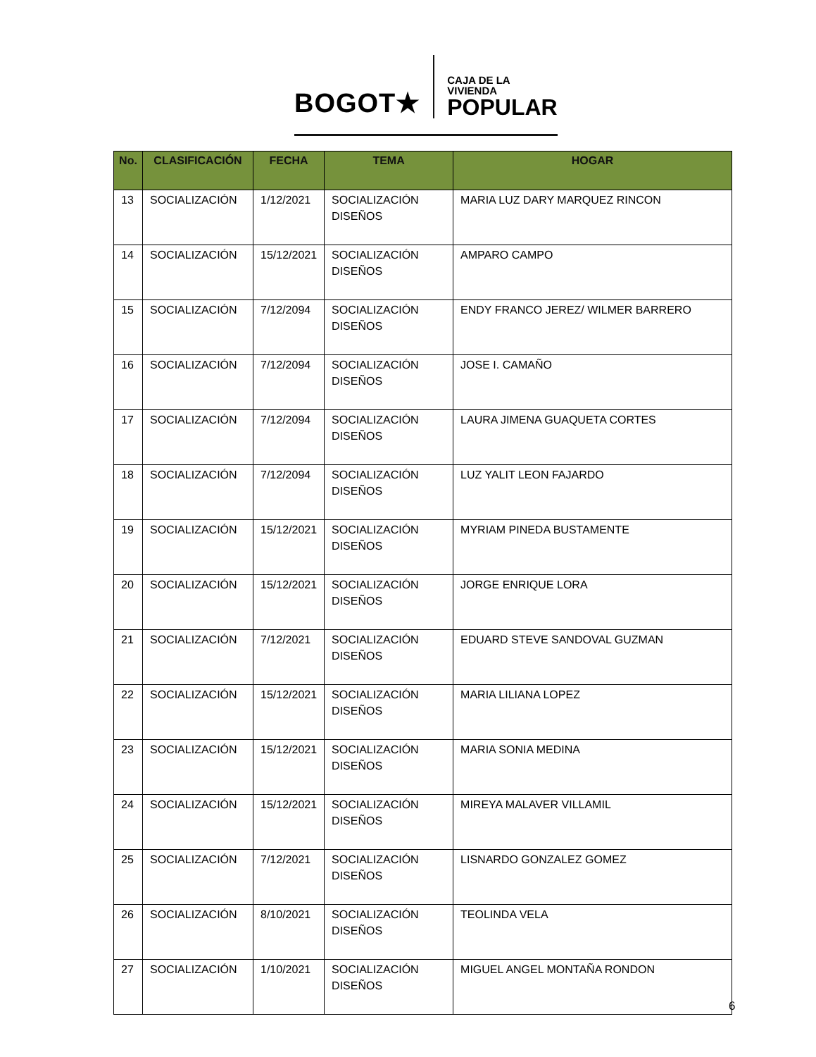BOGOT★ CAJA DE LA VIVIENDA
POPULAR
| No. | CLASIFICACIÓN | FECHA | TEMA | HOGAR |
| --- | --- | --- | --- | --- |
| 13 | SOCIALIZACIÓN | 1/12/2021 | SOCIALIZACIÓN DISEÑOS | MARIA LUZ DARY MARQUEZ RINCON |
| 14 | SOCIALIZACIÓN | 15/12/2021 | SOCIALIZACIÓN DISEÑOS | AMPARO CAMPO |
| 15 | SOCIALIZACIÓN | 7/12/2094 | SOCIALIZACIÓN DISEÑOS | ENDY FRANCO JEREZ/ WILMER BARRERO |
| 16 | SOCIALIZACIÓN | 7/12/2094 | SOCIALIZACIÓN DISEÑOS | JOSE I. CAMAÑO |
| 17 | SOCIALIZACIÓN | 7/12/2094 | SOCIALIZACIÓN DISEÑOS | LAURA JIMENA GUAQUETA CORTES |
| 18 | SOCIALIZACIÓN | 7/12/2094 | SOCIALIZACIÓN DISEÑOS | LUZ YALIT LEON FAJARDO |
| 19 | SOCIALIZACIÓN | 15/12/2021 | SOCIALIZACIÓN DISEÑOS | MYRIAM PINEDA BUSTAMENTE |
| 20 | SOCIALIZACIÓN | 15/12/2021 | SOCIALIZACIÓN DISEÑOS | JORGE ENRIQUE LORA |
| 21 | SOCIALIZACIÓN | 7/12/2021 | SOCIALIZACIÓN DISEÑOS | EDUARD STEVE SANDOVAL GUZMAN |
| 22 | SOCIALIZACIÓN | 15/12/2021 | SOCIALIZACIÓN DISEÑOS | MARIA LILIANA LOPEZ |
| 23 | SOCIALIZACIÓN | 15/12/2021 | SOCIALIZACIÓN DISEÑOS | MARIA SONIA MEDINA |
| 24 | SOCIALIZACIÓN | 15/12/2021 | SOCIALIZACIÓN DISEÑOS | MIREYA MALAVER VILLAMIL |
| 25 | SOCIALIZACIÓN | 7/12/2021 | SOCIALIZACIÓN DISEÑOS | LISNARDO GONZALEZ GOMEZ |
| 26 | SOCIALIZACIÓN | 8/10/2021 | SOCIALIZACIÓN DISEÑOS | TEOLINDA VELA |
| 27 | SOCIALIZACIÓN | 1/10/2021 | SOCIALIZACIÓN DISEÑOS | MIGUEL ANGEL MONTAÑA RONDON |
6